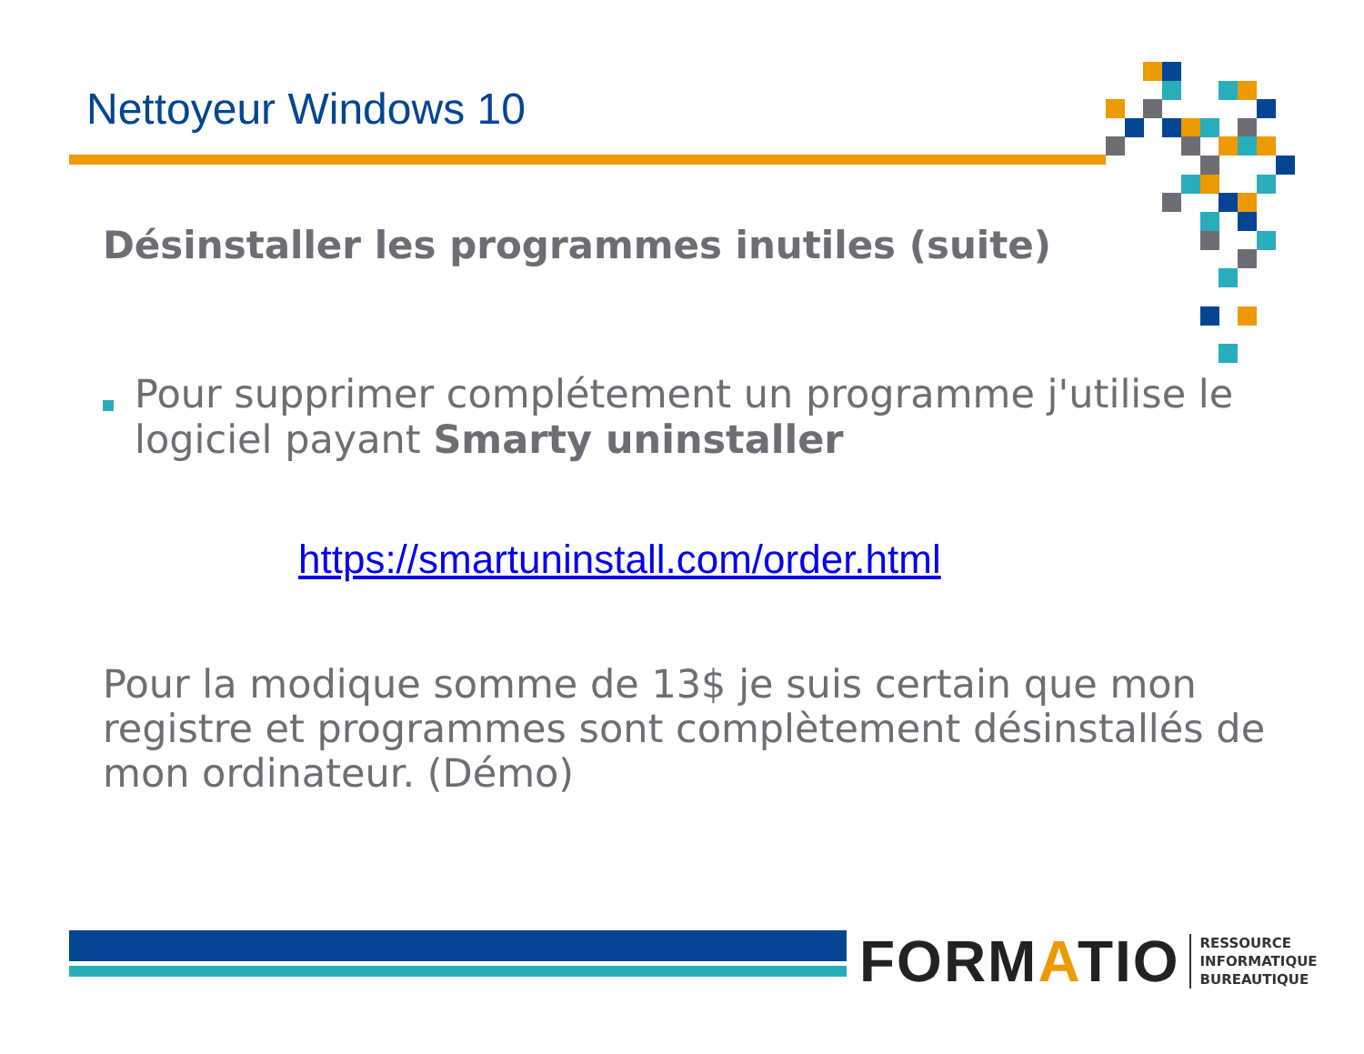Nettoyeur Windows 10
Désinstaller les programmes inutiles (suite)
Pour supprimer complétement un programme j'utilise le logiciel payant Smarty uninstaller
https://smartuninstall.com/order.html
Pour la modique somme de 13$ je suis certain que mon registre et programmes sont complètement désinstallés de mon ordinateur. (Démo)
FORMATIO
RESSOURCE
INFORMATIQUE
BUREAUTIQUE